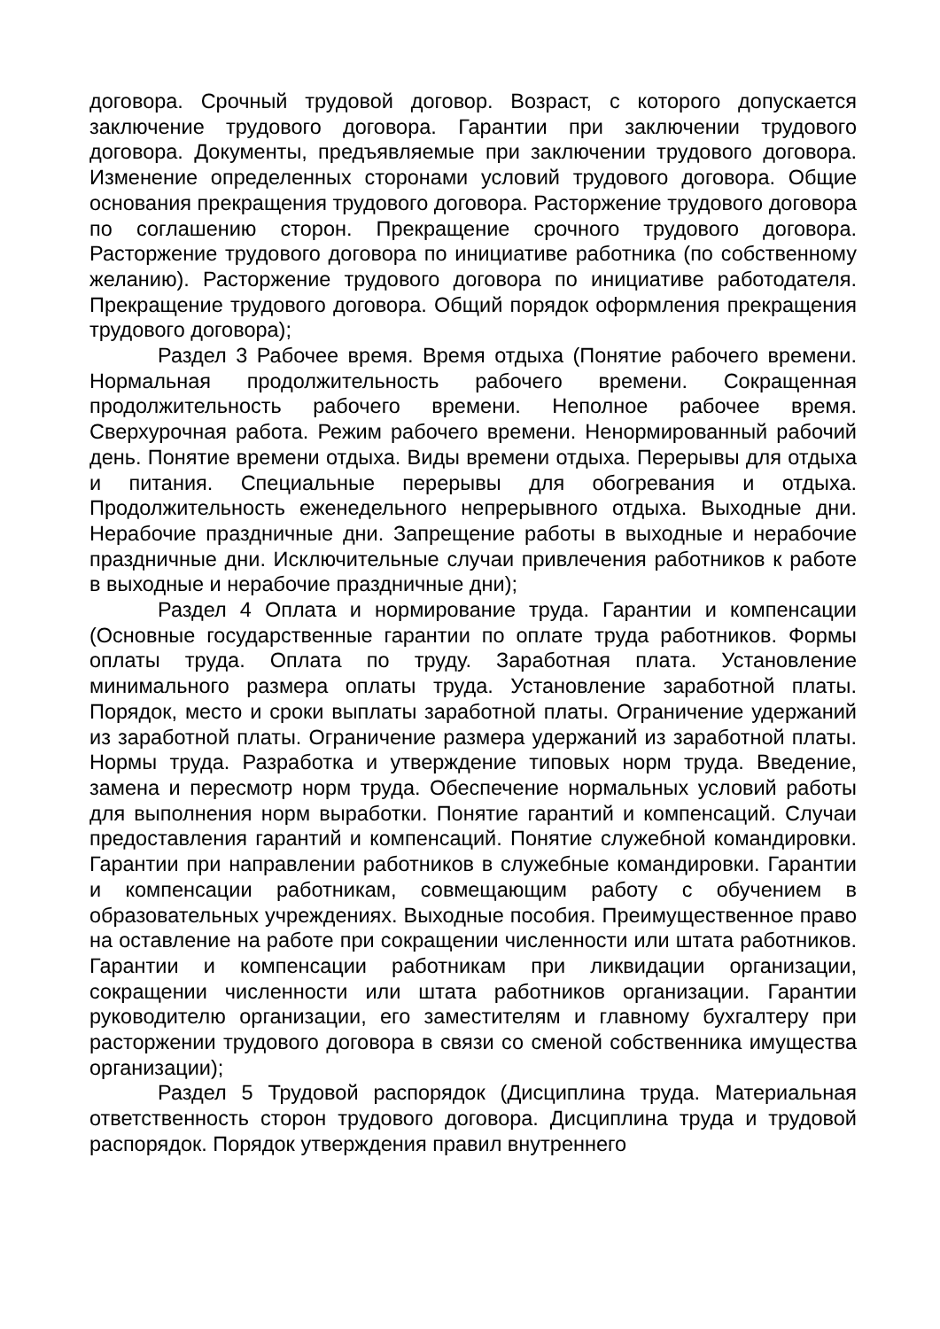договора. Срочный трудовой договор. Возраст, с которого допускается заключение трудового договора. Гарантии при заключении трудового договора. Документы, предъявляемые при заключении трудового договора. Изменение определенных сторонами условий трудового договора. Общие основания прекращения трудового договора. Расторжение трудового договора по соглашению сторон. Прекращение срочного трудового договора. Расторжение трудового договора по инициативе работника (по собственному желанию). Расторжение трудового договора по инициативе работодателя. Прекращение трудового договора. Общий порядок оформления прекращения трудового договора);
Раздел 3 Рабочее время. Время отдыха (Понятие рабочего времени. Нормальная продолжительность рабочего времени. Сокращенная продолжительность рабочего времени. Неполное рабочее время. Сверхурочная работа. Режим рабочего времени. Ненормированный рабочий день. Понятие времени отдыха. Виды времени отдыха. Перерывы для отдыха и питания. Специальные перерывы для обогревания и отдыха. Продолжительность еженедельного непрерывного отдыха. Выходные дни. Нерабочие праздничные дни. Запрещение работы в выходные и нерабочие праздничные дни. Исключительные случаи привлечения работников к работе в выходные и нерабочие праздничные дни);
Раздел 4 Оплата и нормирование труда. Гарантии и компенсации (Основные государственные гарантии по оплате труда работников. Формы оплаты труда. Оплата по труду. Заработная плата. Установление минимального размера оплаты труда. Установление заработной платы. Порядок, место и сроки выплаты заработной платы. Ограничение удержаний из заработной платы. Ограничение размера удержаний из заработной платы. Нормы труда. Разработка и утверждение типовых норм труда. Введение, замена и пересмотр норм труда. Обеспечение нормальных условий работы для выполнения норм выработки. Понятие гарантий и компенсаций. Случаи предоставления гарантий и компенсаций. Понятие служебной командировки. Гарантии при направлении работников в служебные командировки. Гарантии и компенсации работникам, совмещающим работу с обучением в образовательных учреждениях. Выходные пособия. Преимущественное право на оставление на работе при сокращении численности или штата работников. Гарантии и компенсации работникам при ликвидации организации, сокращении численности или штата работников организации. Гарантии руководителю организации, его заместителям и главному бухгалтеру при расторжении трудового договора в связи со сменой собственника имущества организации);
Раздел 5 Трудовой распорядок (Дисциплина труда. Материальная ответственность сторон трудового договора. Дисциплина труда и трудовой распорядок. Порядок утверждения правил внутреннего